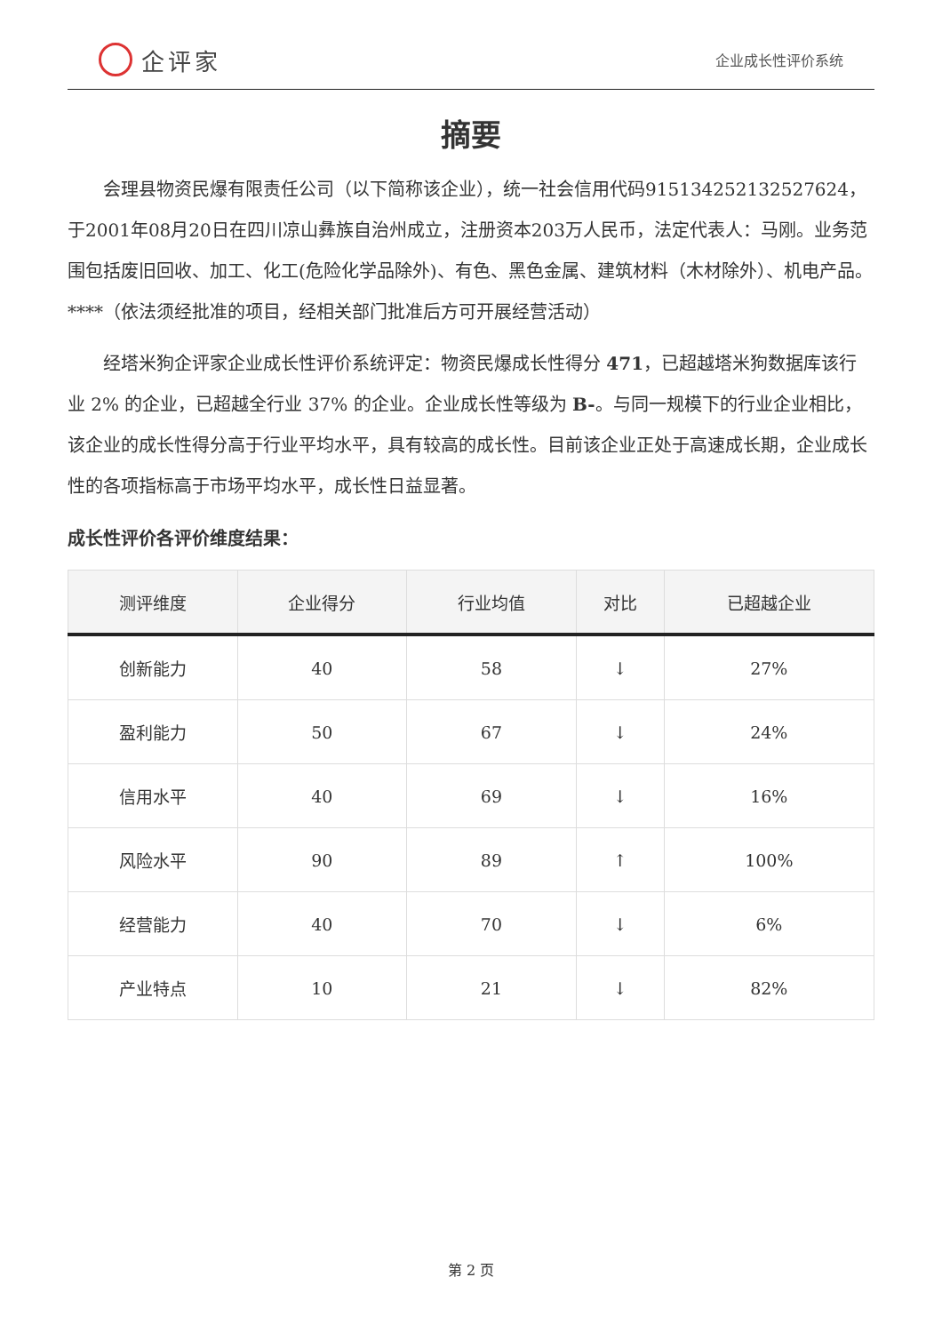企评家
企业成长性评价系统
摘要
会理县物资民爆有限责任公司（以下简称该企业），统一社会信用代码91513425213252762​4，于2001年08月20日在四川凉山彝族自治州成立，注册资本203万人民币，法定代表人：马刚。业务范围包括废旧回收、加工、化工(危险化学品除外)、有色、黑色金属、建筑材料（木材除外）、机电产品。****（依法须经批准的项目，经相关部门批准后方可开展经营活动）
经塔米狗企评家企业成长性评价系统评定：物资民爆成长性得分 471，已超越塔米狗数据库该行业 2% 的企业，已超越全行业 37% 的企业。企业成长性等级为 B-。与同一规模下的行业企业相比，该企业的成长性得分高于行业平均水平，具有较高的成长性。目前该企业正处于高速成长期，企业成长性的各项指标高于市场平均水平，成长性日益显著。
成长性评价各评价维度结果：
| 测评维度 | 企业得分 | 行业均值 | 对比 | 已超越企业 |
| --- | --- | --- | --- | --- |
| 创新能力 | 40 | 58 | ↓ | 27% |
| 盈利能力 | 50 | 67 | ↓ | 24% |
| 信用水平 | 40 | 69 | ↓ | 16% |
| 风险水平 | 90 | 89 | ↑ | 100% |
| 经营能力 | 40 | 70 | ↓ | 6% |
| 产业特点 | 10 | 21 | ↓ | 82% |
第 2 页